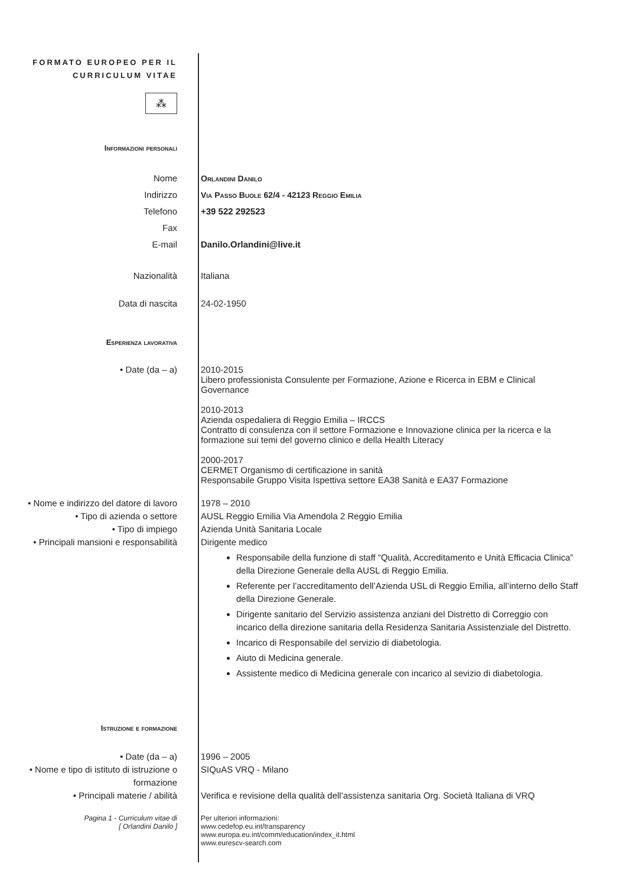FORMATO EUROPEO PER IL
CURRICULUM VITAE
⁂
Informazioni personali
Nome
Indirizzo
Telefono
Fax
E-mail
Orlandini Danilo
Via Passo Buole 62/4 - 42123 Reggio Emilia
+39 522 292523
Danilo.Orlandini@live.it
Nazionalità Italiana
Data di nascita 24-02-1950
Esperienza lavorativa
• Date (da – a) 2010-2015
Libero professionista Consulente per Formazione, Azione e Ricerca in EBM e Clinical Governance
2010-2013
Azienda ospedaliera di Reggio Emilia – IRCCS
Contratto di consulenza con il settore Formazione e Innovazione clinica per la ricerca e la formazione sui temi del governo clinico e della Health Literacy
2000-2017
CERMET Organismo di certificazione in sanità
Responsabile Gruppo Visita Ispettiva settore EA38 Sanità e EA37 Formazione
• Nome e indirizzo del datore di lavoro
• Tipo di azienda o settore
• Tipo di impiego
• Principali mansioni e responsabilità
1978 – 2010
AUSL Reggio Emilia Via Amendola 2 Reggio Emilia
Azienda Unità Sanitaria Locale
Dirigente medico
Responsabile della funzione di staff “Qualità, Accreditamento e Unità Efficacia Clinica” della Direzione Generale della AUSL di Reggio Emilia.
Referente per l’accreditamento dell’Azienda USL di Reggio Emilia, all’interno dello Staff della Direzione Generale.
Dirigente sanitario del Servizio assistenza anziani del Distretto di Correggio con incarico della direzione sanitaria della Residenza Sanitaria Assistenziale del Distretto.
Incarico di Responsabile del servizio di diabetologia.
Aiuto di Medicina generale.
Assistente medico di Medicina generale con incarico al sevizio di diabetologia.
Istruzione e formazione
• Date (da – a)
• Nome e tipo di istituto di istruzione o formazione
• Principali materie / abilità
1996 – 2005
SIQuAS VRQ - Milano
Verifica e revisione della qualità dell’assistenza sanitaria Org. Società Italiana di VRQ
Pagina 1 - Curriculum vitae di
[ Orlandini Danilo ]
Per ulteriori informazioni:
www.cedefop.eu.int/transparency
www.europa.eu.int/comm/education/index_it.html
www.eurescv-search.com